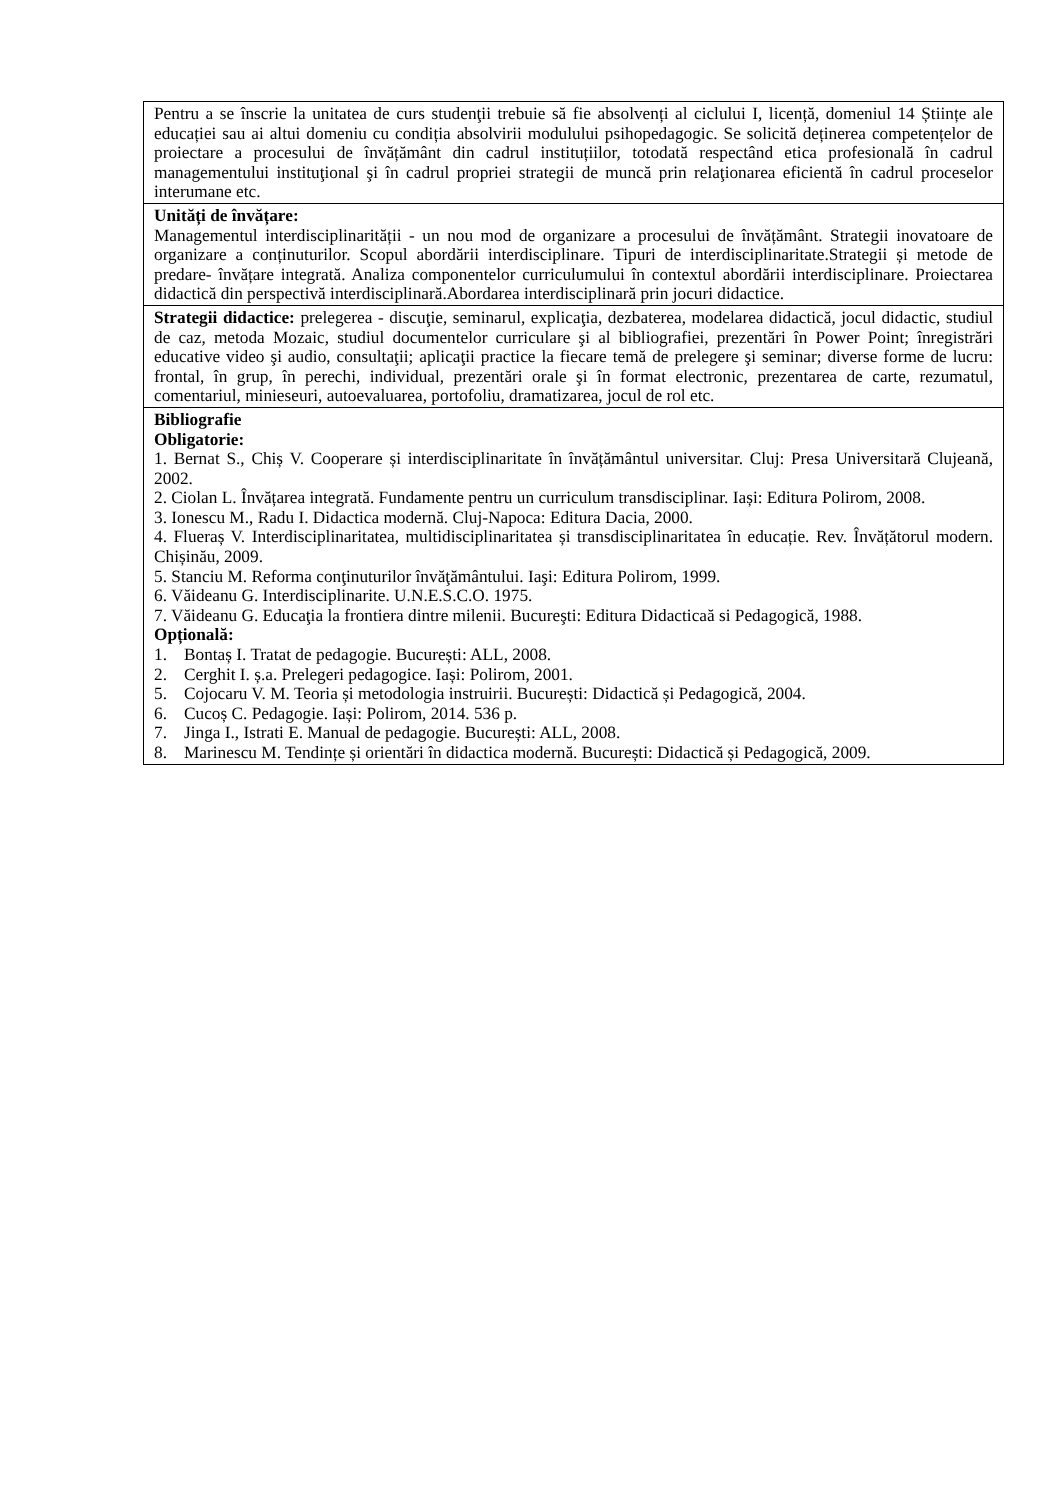| Pentru a se înscrie la unitatea de curs studenţii trebuie să fie absolvenți al ciclului I, licență, domeniul 14 Științe ale educației sau ai altui domeniu cu condiția absolvirii modulului psihopedagogic. Se solicită deținerea competențelor de proiectare a procesului de învățământ din cadrul instituțiilor, totodată respectând etica profesională în cadrul managementului instituţional şi în cadrul propriei strategii de muncă prin relaţionarea eficientă în cadrul proceselor interumane etc. |
| Unități de învățare: Managementul interdisciplinarității - un nou mod de organizare a procesului de învățământ. Strategii inovatoare de organizare a conținuturilor. Scopul abordării interdisciplinare. Tipuri de interdisciplinaritate.Strategii și metode de predare- învățare integrată. Analiza componentelor curriculumului în contextul abordării interdisciplinare. Proiectarea didactică din perspectivă interdisciplinară.Abordarea interdisciplinară prin jocuri didactice. |
| Strategii didactice: prelegerea - discuţie, seminarul, explicaţia, dezbaterea, modelarea didactică, jocul didactic, studiul de caz, metoda Mozaic, studiul documentelor curriculare şi al bibliografiei, prezentări în Power Point; înregistrări educative video şi audio, consultaţii; aplicaţii practice la fiecare temă de prelegere şi seminar; diverse forme de lucru: frontal, în grup, în perechi, individual, prezentări orale şi în format electronic, prezentarea de carte, rezumatul, comentariul, minieseuri, autoevaluarea, portofoliu, dramatizarea, jocul de rol etc. |
| Bibliografie Obligatorie: 1. Bernat S., Chiș V. Cooperare și interdisciplinaritate în învățământul universitar. Cluj: Presa Universitară Clujeană, 2002. 2. Ciolan L. Învățarea integrată. Fundamente pentru un curriculum transdisciplinar. Iași: Editura Polirom, 2008. 3. Ionescu M., Radu I. Didactica modernă. Cluj-Napoca: Editura Dacia, 2000. 4. Flueraș V. Interdisciplinaritatea, multidisciplinaritatea și transdisciplinaritatea în educație. Rev. Învățătorul modern. Chișinău, 2009. 5. Stanciu M. Reforma conţinuturilor învăţământului. Iaşi: Editura Polirom, 1999. 6. Văideanu G. Interdisciplinarite. U.N.E.S.C.O. 1975. 7. Văideanu G. Educaţia la frontiera dintre milenii. Bucureşti: Editura Didacticaă si Pedagogică, 1988. Opțională: 1. Bontaș I. Tratat de pedagogie. București: ALL, 2008. 2. Cerghit I. ș.a. Prelegeri pedagogice. Iași: Polirom, 2001. 5. Cojocaru V. M. Teoria și metodologia instruirii. București: Didactică și Pedagogică, 2004. 6. Cucoș C. Pedagogie. Iași: Polirom, 2014. 536 p. 7. Jinga I., Istrati E. Manual de pedagogie. București: ALL, 2008. 8. Marinescu M. Tendințe și orientări în didactica modernă. București: Didactică și Pedagogică, 2009. |